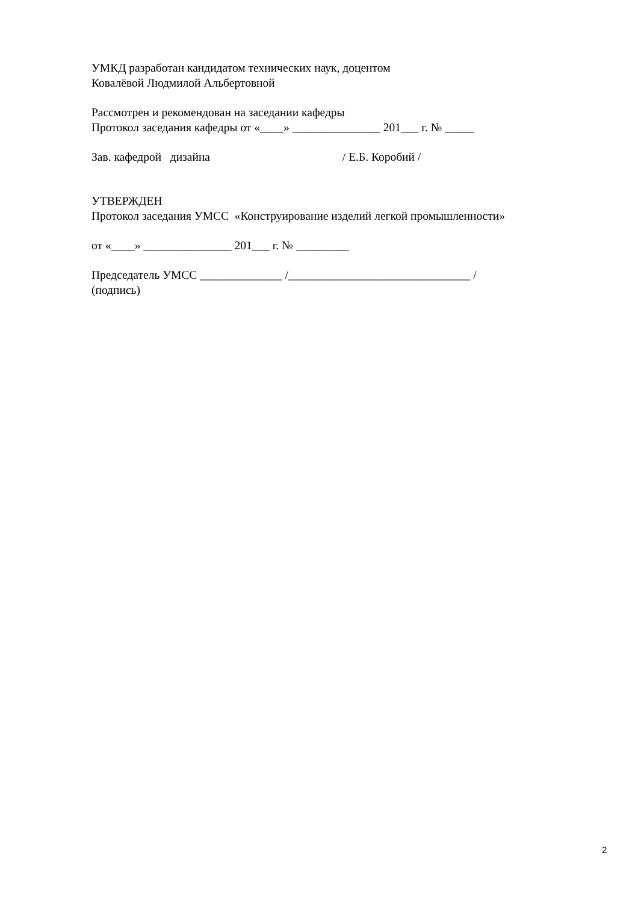УМКД разработан кандидатом технических наук, доцентом
Ковалёвой Людмилой Альбертовной
Рассмотрен и рекомендован на заседании кафедры
Протокол заседания кафедры от «____» _______________ 201___ г. № _____
Зав. кафедрой дизайна / Е.Б. Коробий /
УТВЕРЖДЕН
Протокол заседания УМСС «Конструирование изделий легкой промышленности»
от «____» _______________ 201___ г. № _________
Председатель УМСС ______________ /_______________________________ /
(подпись)
2